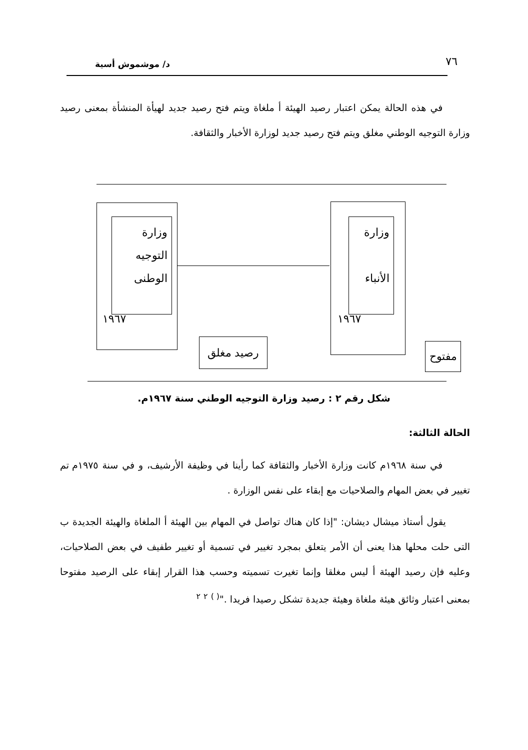٧٦ د/ موشموش أسية
في هذه الحالة يمكن اعتبار رصيد الهيئة أ ملغاة ويتم فتح رصيد جديد لهيأة المنشأة بمعنى رصيد وزارة التوجيه الوطني مغلق ويتم فتح رصيد جديد لوزارة الأخبار والثقافة.
وزارة التوجيه الوطنى
١٩٦٧
رصيد مغلق
وزارة
الأنباء
١٩٦٧
مفتوح
شكل رقم ٢ : رصيد وزارة التوجيه الوطني سنة ١٩٦٧م.
الحالة الثالثة:
في سنة ١٩٦٨م كانت وزارة الأخبار والثقافة كما رأينا في وظيفة الأرشيف، و في سنة ١٩٧٥م تم تغيير في بعض المهام والصلاحيات مع إبقاء على نفس الوزارة .
يقول أستاذ ميشال ديشان: "إذا كان هناك تواصل في المهام بين الهيئة أ الملغاة والهيئة الجديدة ب التى حلت محلها هذا يعنى أن الأمر يتعلق بمجرد تغيير في تسمية أو تغيير طفيف في بعض الصلاحيات، وعليه فإن رصيد الهيئة أ ليس مغلقا وإنما تغيرت تسميته وحسب هذا القرار إبقاء على الرصيد مفتوحا بمعنى اعتبار وثائق هيئة ملغاة وهيئة جديدة تشكل رصيدا فريدا ."<sup>( )</sup> <sup>٢</sup> <sup>٢</sup>